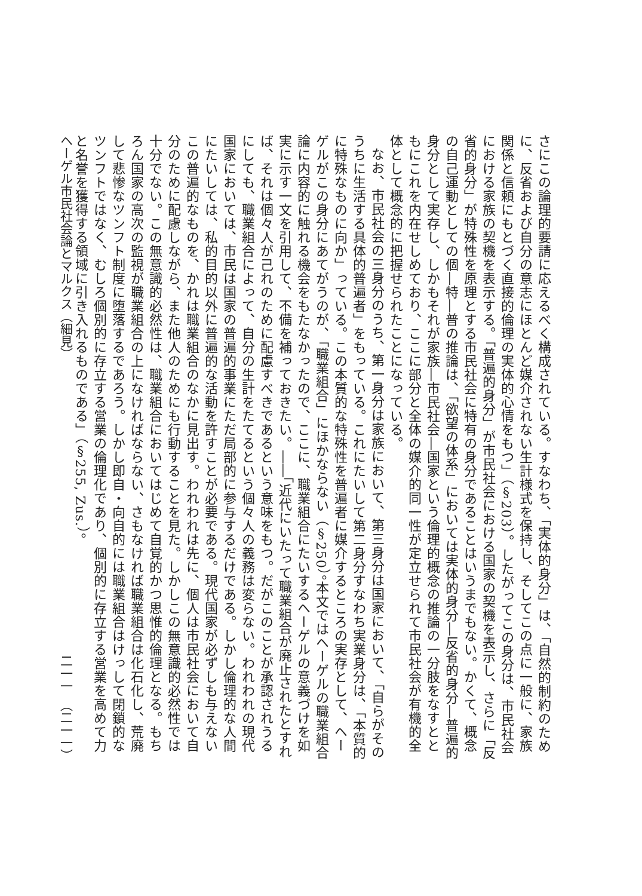さにこの論理的要請に応えるべく構成されている。すなわち、「実体的身分」は、「自然的制約のために、反省および自分の意志にほとんど媒介されない生計様式を保持し、そしてこの点に一般に、家族関係と信頼にもとづく直接的倫理の実体的心情をもつ」（§203）。したがってこの身分は、市民社会における家族の契機を表示する。「普遍的身分」が市民社会における国家の契機を表示し、さらに「反省的身分」が特殊性を原理とする市民社会に特有の身分であることはいうまでもない。かくて、概念の自己運動としての個―特―普の推論は、「欲望の体系」においては実体的身分―反省的身分―普遍的身分として実存し、しかもそれが家族―市民社会―国家という倫理的概念の推論の一分肢をなすとともにこれを内在せしめており、ここに部分と全体の媒介的同一性が定立せられて市民社会が有機的全体として概念的に把握せられたことになっている。
なお、市民社会の三身分のうち、第一身分は家族において、第三身分は国家において、「自らがそのうちに生活する具体的普遍者」をもっている。これにたいして第二身分すなわち実業身分は、「本質的に特殊なものに向か」っている。この本質的な特殊性を普遍者に媒介するところの実存として、ヘーゲルがこの身分にあてがうのが、「職業組合」にほかならない（§250）。本文ではヘーゲルの職業組合論に内容的に触れる機会をもたなかったので、ここに、職業組合にたいするヘーゲルの意義づけを如実に示す一文を引用して、不備を補っておきたい。――「近代にいたって職業組合が廃止されたとすれば、それは個々人が己れのために配慮すべきであるという意味をもつ。だがこのことが承認されうるにしても、職業組合によって、自分の生計をたてるという個々人の義務は変らない。われわれの現代国家においては、市民は国家の普遍的事業にただ局部的に参与するだけである。しかし倫理的な人間にたいしては、私的目的以外に普遍的な活動を許すことが必要である。現代国家が必ずしも与えないこの普遍的なものを、かれは職業組合のなかに見出す。われわれは先に、個人は市民社会において自分のために配慮しながら、また他人のためにも行動することを見た。しかしこの無意識的必然性では十分でない。この無意識的必然性は、職業組合においてはじめて自覚的かつ思惟的倫理となる。もちろん国家の高次の監視が職業組合の上になければならない、さもなければ職業組合は化石化し、荒廃して悲惨なツンフト制度に堕落するであろう。しかし即自・向自的には職業組合はけっして閉鎖的なツンフトではなく、むしろ個別的に存立する営業の倫理化であり、個別的に存立する営業を高めて力と名誉を獲得する領域に引き入れるものである」（§255, Zus.）。
ヘーゲル市民社会論とマルクス（細見） 二一一　（二一一）